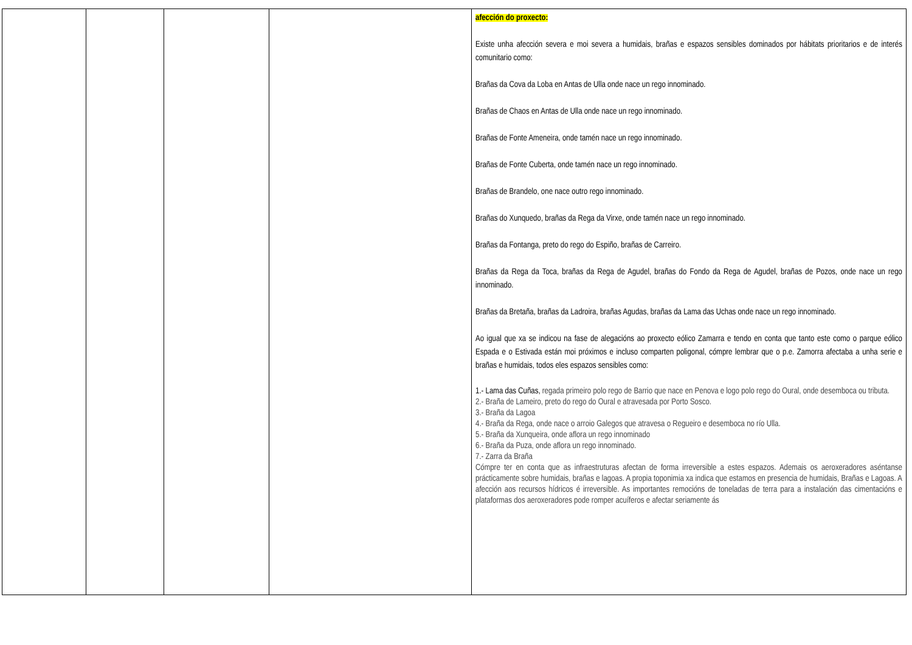| | | | | afección do proxecto: Existe unha afección severa e moi severa a humidais, brañas e espazos sensibles dominados por hábitats prioritarios e de interés comunitario como: Brañas da Cova da Loba en Antas de Ulla onde nace un rego innominado. Brañas de Chaos en Antas de Ulla onde nace un rego innominado. Brañas de Fonte Ameneira, onde tamén nace un rego innominado. Brañas de Fonte Cuberta, onde tamén nace un rego innominado. Brañas de Brandelo, one nace outro rego innominado. Brañas do Xunquedo, brañas da Rega da Virxe, onde tamén nace un rego innominado. Brañas da Fontanga, preto do rego do Espiño, brañas de Carreiro. Brañas da Rega da Toca, brañas da Rega de Agudel, brañas do Fondo da Rega de Agudel, brañas de Pozos, onde nace un rego innominado. Brañas da Bretaña, brañas da Ladroira, brañas Agudas, brañas da Lama das Uchas onde nace un rego innominado. Ao igual que xa se indicou na fase de alegacións ao proxecto eólico Zamarra e tendo en conta que tanto este como o parque eólico Espada e o Estivada están moi próximos e incluso comparten poligonal, cómpre lembrar que o p.e. Zamorra afectaba a unha serie e brañas e humidais, todos eles espazos sensibles como: 1.- Lama das Cuñas, regada primeiro polo rego de Barrio que nace en Penova e logo polo rego do Oural, onde desemboca ou tributa. 2.- Braña de Lameiro, preto do rego do Oural e atravesada por Porto Sosco. 3.- Braña da Lagoa 4.- Braña da Rega, onde nace o arroio Galegos que atravesa o Regueiro e desemboca no río Ulla. 5.- Braña da Xunqueira, onde aflora un rego innominado 6.- Braña da Puza, onde aflora un rego innominado. 7.- Zarra da Braña Cómpre ter en conta que as infraestruturas afectan de forma irreversible a estes espazos. Ademais os aeroxeradores aséntanse prácticamente sobre humidais, brañas e lagoas. A propia toponimia xa indica que estamos en presencia de humidais, Brañas e Lagoas. A afección aos recursos hídricos é irreversible. As importantes remocións de toneladas de terra para a instalación das cimentacións e plataformas dos aeroxeradores pode romper acuíferos e afectar seriamente ás |